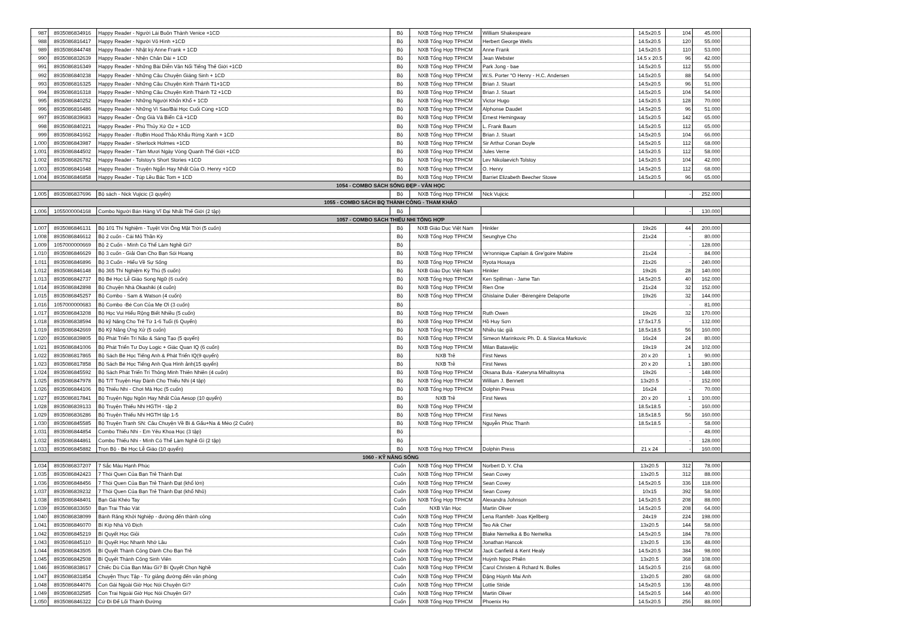| 987 | 8935086834916 | Happy Reader - Người Lái Buôn Thành Venice +1CD | Bộ | NXB Tổng Hợp TPHCM | William Shakespeare | 14.5x20.5 | 104 | 45.000 | |
| 988 | 8935086816417 | Happy Reader - Người Vô Hình +1CD | Bộ | NXB Tổng Hợp TPHCM | Herbert George Wells | 14.5x20.5 | 120 | 55.000 | |
| 989 | 8935086844748 | Happy Reader - Nhật ký Anne Frank + 1CD | Bộ | NXB Tổng Hợp TPHCM | Anne Frank | 14.5x20.5 | 110 | 53.000 | |
| 990 | 8935086832639 | Happy Reader - Nhện Chân Dài + 1CD | Bộ | NXB Tổng Hợp TPHCM | Jean Webster | 14.5 x 20.5 | 96 | 42.000 | |
| 991 | 8935086816349 | Happy Reader - Những Bài Diễn Văn Nổi Tiếng Thế Giới +1CD | Bộ | NXB Tổng Hợp TPHCM | Park Jong - bae | 14.5x20.5 | 112 | 55.000 | |
| 992 | 8935086840238 | Happy Reader - Những Câu Chuyện Giáng Sinh + 1CD | Bộ | NXB Tổng Hợp TPHCM | W.S. Porter "O Henry - H.C. Andersen | 14.5x20.5 | 88 | 54.000 | |
| 993 | 8935086816325 | Happy Reader - Những Câu Chuyện Kinh Thánh T1+1CD | Bộ | NXB Tổng Hợp TPHCM | Brian J. Stuart | 14.5x20.5 | 96 | 51.000 | |
| 994 | 8935086816318 | Happy Reader - Những Câu Chuyện Kinh Thánh T2 +1CD | Bộ | NXB Tổng Hợp TPHCM | Brian J. Stuart | 14.5x20.5 | 104 | 54.000 | |
| 995 | 8935086840252 | Happy Reader - Những Người Khốn Khổ + 1CD | Bộ | NXB Tổng Hợp TPHCM | Victor Hugo | 14.5x20.5 | 128 | 70.000 | |
| 996 | 8935086816486 | Happy Reader - Những Vì Sao/Bài Học Cuối Cùng +1CD | Bộ | NXB Tổng Hợp TPHCM | Alphonse Daudet | 14.5x20.5 | 96 | 51.000 | |
| 997 | 8935086839683 | Happy Reader - Ông Già Và Biển Cả +1CD | Bộ | NXB Tổng Hợp TPHCM | Ernest Hemingway | 14.5x20.5 | 142 | 65.000 | |
| 998 | 8935086840221 | Happy Reader - Phù Thủy Xứ Oz + 1CD | Bộ | NXB Tổng Hợp TPHCM | L. Frank Baum | 14.5x20.5 | 112 | 65.000 | |
| 999 | 8935086841662 | Happy Reader - RoBin Hood Thảo Khấu Rừng Xanh + 1CD | Bộ | NXB Tổng Hợp TPHCM | Brian J. Stuart | 14.5x20.5 | 104 | 66.000 | |
| 1.000 | 8935086843987 | Happy Reader - Sherlock Holmes +1CD | Bộ | NXB Tổng Hợp TPHCM | Sir Arthur Conan Doyle | 14.5x20.5 | 112 | 68.000 | |
| 1.001 | 8935086844502 | Happy Reader - Tám Mươi Ngày Vòng Quanh Thế Giới +1CD | Bộ | NXB Tổng Hợp TPHCM | Jules Verne | 14.5x20.5 | 112 | 58.000 | |
| 1.002 | 8935086826782 | Happy Reader - Tolstoy's Short Stories +1CD | Bộ | NXB Tổng Hợp TPHCM | Lev Nikolaevich Tolstoy | 14.5x20.5 | 104 | 42.000 | |
| 1.003 | 8935086841648 | Happy Reader - Truyện Ngắn Hay Nhất Của O. Henry +1CD | Bộ | NXB Tổng Hợp TPHCM | O. Henry | 14.5x20.5 | 112 | 68.000 | |
| 1.004 | 8935086846858 | Happy Reader - Túp Lều Bác Tom + 1CD | Bộ | NXB Tổng Hợp TPHCM | Barriet Elizabeth Beecher Stowe | 14.5x20.5 | 96 | 65.000 | |
| 1054 - COMBO SÁCH SỐNG ĐẸP - VĂN HỌC | | | | | | | | | |
| 1.005 | 8935086837696 | Bộ sách - Nick Vujicic (3 quyển) | Bộ | NXB Tổng Hợp TPHCM | Nick Vujicic | | - | 252.000 | |
| 1055 - COMBO SÁCH BQ THÀNH CÔNG - THAM KHẢO | | | | | | | | | |
| 1.006 | 1055000004168 | Combo Người Bán Hàng Vĩ Đại Nhất Thế Giới (2 tập) | Bộ | | | | - | 130.000 | |
| 1057 - COMBO SÁCH THIẾU NHI TỔNG HỢP | | | | | | | | | |
| 1.007 | 8935086846131 | Bộ 101 Thí Nghiệm - Tuyệt Vời Ông Mặt Trời (5 cuốn) | Bộ | NXB Giáo Dục Việt Nam | Hinkler | 19x26 | 44 | 200.000 | |
| 1.008 | 8935086846612 | Bộ 2 cuốn - Cái Mỏ Thần Kỳ | Bộ | NXB Tổng Hợp TPHCM | Seunghye Cho | 21x24 | - | 80.000 | |
| 1.009 | 1057000000669 | Bộ 2 Cuốn - Mình Có Thể Làm Nghề Gì? | Bộ | | | | - | 128.000 | |
| 1.010 | 8935086846629 | Bộ 3 cuốn - Giải Oan Cho Bạn Sói Hoang | Bộ | NXB Tổng Hợp TPHCM | Ve'ronnique Caplain & Gre'goire Mabire | 21x24 | - | 84.000 | |
| 1.011 | 8935086846896 | Bộ 3 Cuốn - Hiểu Về Sự Sống | Bộ | NXB Tổng Hợp TPHCM | Ryota Hosaya | 21x26 | - | 240.000 | |
| 1.012 | 8935086846148 | Bộ 365 Thí Nghiệm Kỳ Thú (5 cuốn) | Bộ | NXB Giáo Dục Việt Nam | Hinkler | 19x26 | 28 | 140.000 | |
| 1.013 | 8935086842737 | Bộ Bé Học Lễ Giáo Song Ngữ (6 cuốn) | Bộ | NXB Tổng Hợp TPHCM | Ken Spillman - Jame Tan | 14.5x20.5 | 40 | 162.000 | |
| 1.014 | 8935086842898 | Bộ Chuyện Nhà Okashiki (4 cuốn) | Bộ | NXB Tổng Hợp TPHCM | Rien One | 21x24 | 32 | 152.000 | |
| 1.015 | 8935086845257 | Bộ Combo - Sam & Watson (4 cuốn) | Bộ | NXB Tổng Hợp TPHCM | Ghislaine Dulier -Bérengère Delaporte | 19x26 | 32 | 144.000 | |
| 1.016 | 1057000000683 | Bộ Combo -Bé Con Của Mẹ Ơi (3 cuốn) | Bộ | | | | - | 81.000 | |
| 1.017 | 8935086843208 | Bộ Học Vui Hiểu Rộng Biết Nhiều (5 cuốn) | Bộ | NXB Tổng Hợp TPHCM | Ruth Owen | 19x26 | 32 | 170.000 | |
| 1.018 | 8935086838594 | Bộ kỹ Năng Cho Trẻ Từ 1-6 Tuổi (6 Quyển) | Bộ | NXB Tổng Hợp TPHCM | Hồ Huy Sơn | 17.5x17.5 | - | 132.000 | |
| 1.019 | 8935086842669 | Bộ Kỹ Năng Ứng Xử (5 cuốn) | Bộ | NXB Tổng Hợp TPHCM | Nhiều tác giả | 18.5x18.5 | 56 | 160.000 | |
| 1.020 | 8935086839805 | Bộ Phát Triển Trí Não & Sáng Tạo (5 quyển) | Bộ | NXB Tổng Hợp TPHCM | Simeon Marinkovic Ph. D. & Slavica Markovic | 16x24 | 24 | 80.000 | |
| 1.021 | 8935086841006 | Bộ Phát Triển Tư Duy Logic + Giác Quan IQ (6 cuốn) | Bộ | NXB Tổng Hợp TPHCM | Milan Bataveljic | 19x19 | 24 | 102.000 | |
| 1.022 | 8935086817865 | Bộ Sách Bé Học Tiếng Anh & Phát Triển IQ(9 quyển) | Bộ | NXB Trẻ | First News | 20 x 20 | 1 | 90.000 | |
| 1.023 | 8935086817858 | Bộ Sách Bé Học Tiếng Anh Qua Hình ảnh(15 quyển) | Bộ | NXB Trẻ | First News | 20 x 20 | 1 | 180.000 | |
| 1.024 | 8935086845592 | Bộ Sách Phát Triển Trí Thông Minh Thiên Nhiên (4 cuốn) | Bộ | NXB Tổng Hợp TPHCM | Oksana Bula - Kateryna Mihalitsyna | 19x26 | - | 148.000 | |
| 1.025 | 8935086847978 | Bộ T/T Truyện Hay Dành Cho Thiếu Nhi (4 tập) | Bộ | NXB Tổng Hợp TPHCM | William J. Bennett | 13x20.5 | - | 152.000 | |
| 1.026 | 8935086844106 | Bộ Thiếu Nhi - Chơi Mà Học (5 cuốn) | Bộ | NXB Tổng Hợp TPHCM | Dolphin Press | 16x24 | - | 70.000 | |
| 1.027 | 8935086817841 | Bộ Truyện Ngụ Ngôn Hay Nhất Của Aesop (10 quyển) | Bộ | NXB Trẻ | First News | 20 x 20 | 1 | 100.000 | |
| 1.028 | 8935086839133 | Bộ Truyện Thiếu Nhi HGTH - tập 2 | Bộ | NXB Tổng Hợp TPHCM | | 18.5x18.5 | - | 160.000 | |
| 1.029 | 8935086836286 | Bộ Truyện Thiếu Nhi HGTH tập 1-5 | Bộ | NXB Tổng Hợp TPHCM | First News | 18.5x18.5 | 56 | 160.000 | |
| 1.030 | 8935086845585 | Bộ Truyện Tranh SN: Câu Chuyện Về Bi & Gấu+Na & Méo (2 Cuốn) | Bộ | NXB Tổng Hợp TPHCM | Nguyễn Phúc Thanh | 18.5x18.5 | - | 58.000 | |
| 1.031 | 8935086844854 | Combo Thiếu Nhi - Em Yêu Khoa Học (3 tập) | Bộ | | | | - | 48.000 | |
| 1.032 | 8935086844861 | Combo Thiếu Nhi - Mình Có Thể Làm Nghề Gì (2 tập) | Bộ | | | | - | 128.000 | |
| 1.033 | 8935086845882 | Trọn Bộ - Bé Học Lễ Giáo (10 quyển) | Bộ | NXB Tổng Hợp TPHCM | Dolphin Press | 21 x 24 | - | 160.000 | |
| 1060 - KỸ NĂNG SỐNG | | | | | | | | | |
| 1.034 | 8935086837207 | 7 Sắc Màu Hạnh Phúc | Cuốn | NXB Tổng Hợp TPHCM | Norbert D. Y. Cha | 13x20.5 | 312 | 78.000 | |
| 1.035 | 8935086842423 | 7 Thói Quen Của Bạn Trẻ Thành Đạt | Cuốn | NXB Tổng Hợp TPHCM | Sean Covey | 13x20.5 | 312 | 88.000 | |
| 1.036 | 8935086848456 | 7 Thói Quen Của Bạn Trẻ Thành Đạt (khổ lớn) | Cuốn | NXB Tổng Hợp TPHCM | Sean Covey | 14.5x20.5 | 336 | 118.000 | |
| 1.037 | 8935086839232 | 7 Thói Quen Của Bạn Trẻ Thành Đạt (khổ Nhỏ) | Cuốn | NXB Tổng Hợp TPHCM | Sean Covey | 10x15 | 392 | 58.000 | |
| 1.038 | 8935086848401 | Bạn Gái Khéo Tay | Cuốn | NXB Tổng Hợp TPHCM | Alexandra Johnson | 14.5x20.5 | 208 | 88.000 | |
| 1.039 | 8935086833650 | Bạn Trai Tháo Vát | Cuốn | NXB Văn Học | Martin Oliver | 14.5x20.5 | 208 | 64.000 | |
| 1.040 | 8935086838099 | Bánh Răng Khởi Nghiệp - đường đến thành công | Cuốn | NXB Tổng Hợp TPHCM | Lena Ramfelt- Joas Kjellberg | 24x19 | 224 | 198.000 | |
| 1.041 | 8935086846070 | Bí Kíp Nhà Vô Địch | Cuốn | NXB Tổng Hợp TPHCM | Teo Aik Cher | 13x20.5 | 144 | 58.000 | |
| 1.042 | 8935086845219 | Bí Quyết Học Giỏi | Cuốn | NXB Tổng Hợp TPHCM | Blake Nemelka & Bo Nemelka | 14.5x20.5 | 184 | 78.000 | |
| 1.043 | 8935086845110 | Bí Quyết Học Nhanh Nhớ Lâu | Cuốn | NXB Tổng Hợp TPHCM | Jonathan Hancok | 13x20.5 | 136 | 48.000 | |
| 1.044 | 8935086843505 | Bí Quyết Thành Công Dành Cho Bạn Trẻ | Cuốn | NXB Tổng Hợp TPHCM | Jack Canfield & Kent Healy | 14.5x20.5 | 384 | 98.000 | |
| 1.045 | 8935086842508 | Bí Quyết Thành Công Sinh Viên | Cuốn | NXB Tổng Hợp TPHCM | Huỳnh Ngọc Phiên | 13x20.5 | 368 | 108.000 | |
| 1.046 | 8935086838617 | Chiếc Dù Của Bạn Màu Gì? Bí Quyết Chọn Nghề | Cuốn | NXB Tổng Hợp TPHCM | Carol Christen & Rchard N. Bolles | 14.5x20.5 | 216 | 68.000 | |
| 1.047 | 8935086831854 | Chuyện Thực Tập - Từ giảng đường đến văn phòng | Cuốn | NXB Tổng Hợp TPHCM | Đặng Hùynh Mai Anh | 13x20.5 | 280 | 68.000 | |
| 1.048 | 8935086844076 | Con Gái Ngoài Giờ Học Nói Chuyện Gì? | Cuốn | NXB Tổng Hợp TPHCM | Lottie Stride | 14.5x20.5 | 136 | 48.000 | |
| 1.049 | 8935086832585 | Con Trai Ngoài Giờ Học Nói Chuyện Gì? | Cuốn | NXB Tổng Hợp TPHCM | Martin Oliver | 14.5x20.5 | 144 | 40.000 | |
| 1.050 | 8935086846322 | Cứ Đi Để Lối Thành Đường | Cuốn | NXB Tổng Hợp TPHCM | Phoenix Ho | 14.5x20.5 | 256 | 88.000 | |